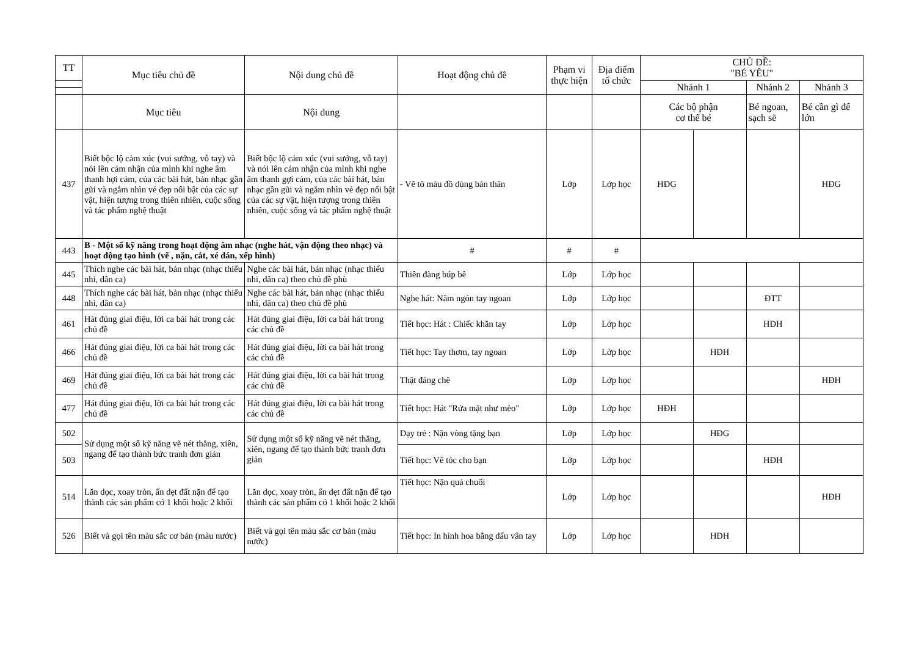| TT | Mục tiêu chủ đề | Nội dung chủ đề | Hoạt động chủ đề | Phạm vi thực hiện | Địa điểm tổ chức | CHỦ ĐỀ: "BÉ YÊU" | | | |
| --- | --- | --- | --- | --- | --- | --- | --- | --- | --- |
| | | | | | | Nhánh 1 | | Nhánh 2 | Nhánh 3 |
| | Mục tiêu | Nội dung | | | | Các bộ phận cơ thể bé | | Bé ngoan, sạch sẽ | Bé cần gì để lớn |
| 437 | Biết bộc lộ cảm xúc (vui sướng, vỗ tay) và nói lên cảm nhận của mình khi nghe âm thanh hợi cảm, của các bài hát, bản nhạc gần gũi và ngắm nhìn vẻ đẹp nổi bật của các sự vật, hiện tượng trong thiên nhiên, cuộc sống và tác phẩm nghệ thuật | Biết bộc lộ cảm xúc (vui sướng, vỗ tay) và nói lên cảm nhận của mình khi nghe âm thanh gợi cảm, của các bài hát, bản nhạc gần gũi và ngắm nhìn vẻ đẹp nổi bật của các sự vật, hiện tượng trong thiên nhiên, cuộc sống và tác phẩm nghệ thuật | - Vẽ tô màu đồ dùng bản thân | Lớp | Lớp học | HĐG | | | HĐG |
| 443 | B - Một số kỹ năng trong hoạt động âm nhạc (nghe hát, vận động theo nhạc) và hoạt động tạo hình (vẽ , nặn, cắt, xé dán, xếp hình) | | # | # | # | | | | |
| 445 | Thích nghe các bài hát, bản nhạc (nhạc thiếu nhi, dân ca) | Nghe các bài hát, bản nhạc (nhạc thiếu nhi, dân ca) theo chủ đề phù | Thiên đàng búp bê | Lớp | Lớp học | | | | |
| 448 | Thích nghe các bài hát, bản nhạc (nhạc thiếu nhi, dân ca) | Nghe các bài hát, bản nhạc (nhạc thiếu nhi, dân ca) theo chủ đề phù | Nghe hát: Năm ngón tay ngoan | Lớp | Lớp học | | | ĐTT | |
| 461 | Hát đúng giai điệu, lời ca bài hát trong các chủ đề | Hát đúng giai điệu, lời ca bài hát trong các chủ đề | Tiết học: Hát : Chiếc khăn tay | Lớp | Lớp học | | | HĐH | |
| 466 | Hát đúng giai điệu, lời ca bài hát trong các chủ đề | Hát đúng giai điệu, lời ca bài hát trong các chủ đề | Tiết học: Tay thơm, tay ngoan | Lớp | Lớp học | | HĐH | | |
| 469 | Hát đúng giai điệu, lời ca bài hát trong các chủ đề | Hát đúng giai điệu, lời ca bài hát trong các chủ đề | Thật đáng chê | Lớp | Lớp học | | | | HĐH |
| 477 | Hát đúng giai điệu, lời ca bài hát trong các chủ đề | Hát đúng giai điệu, lời ca bài hát trong các chủ đề | Tiết học: Hát "Rửa mặt như mèo" | Lớp | Lớp học | HĐH | | | |
| 502 | Sử dụng một số kỹ năng vẽ nét thẳng, xiên, ngang để tạo thành bức tranh đơn giản | Sử dụng một số kỹ năng vẽ nét thẳng, xiên, ngang để tạo thành bức tranh đơn giản | Dạy trẻ : Nặn vòng tặng bạn | Lớp | Lớp học | | HĐG | | |
| 503 | | | Tiết học: Vẽ tóc cho bạn | Lớp | Lớp học | | | HĐH | |
| 514 | Lăn dọc, xoay tròn, ấn dẹt đất nặn để tạo thành các sản phẩm có 1 khối hoặc 2 khối | Lăn dọc, xoay tròn, ấn dẹt đất nặn để tạo thành các sản phẩm có 1 khối hoặc 2 khối | Tiết học: Nặn quả chuối | Lớp | Lớp học | | | | HĐH |
| 526 | Biết và gọi tên màu sắc cơ bản (màu nước) | Biết và gọi tên màu sắc cơ bản (màu nước) | Tiết học: In hình hoa bằng dấu vân tay | Lớp | Lớp học | | HĐH | | |